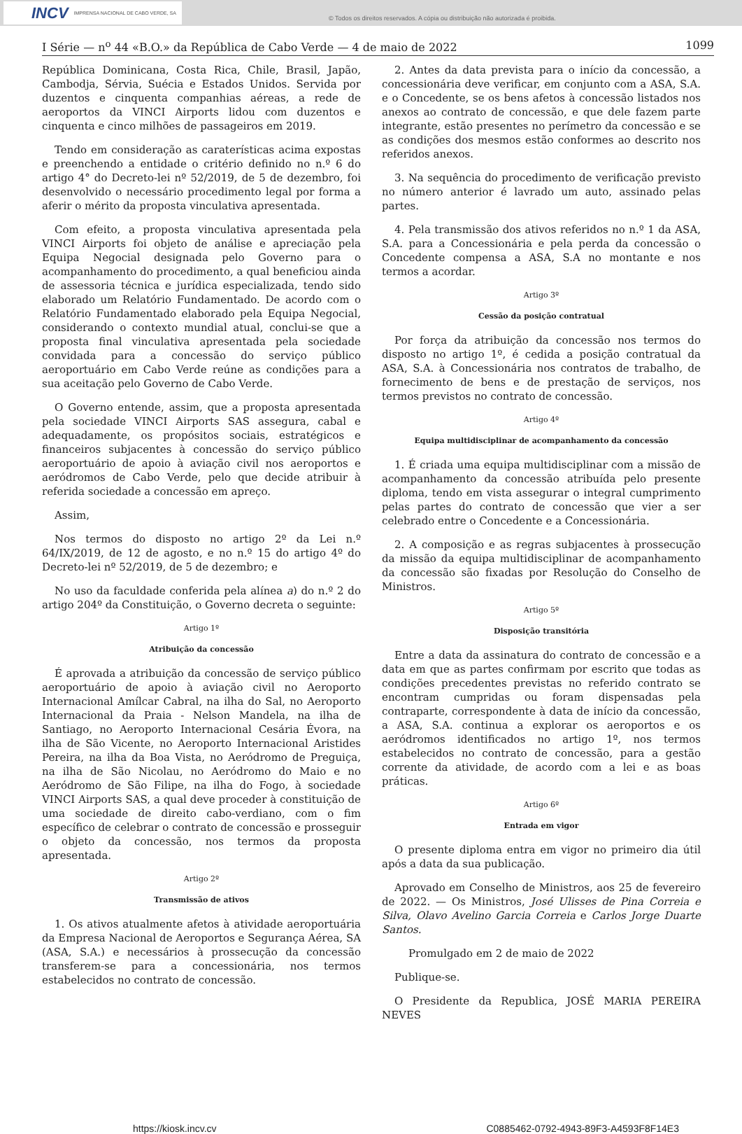INCV IMPRENSA NACIONAL DE CABO VERDE, SA
© Todos os direitos reservados. A cópia ou distribuição não autorizada é proibida.
I Série — n<sup>o</sup> 44 «B.O.» da República de Cabo Verde — 4 de maio de 2022 1099
República Dominicana, Costa Rica, Chile, Brasil, Japão, Cambodja, Sérvia, Suécia e Estados Unidos. Servida por duzentos e cinquenta companhias aéreas, a rede de aeroportos da VINCI Airports lidou com duzentos e cinquenta e cinco milhões de passageiros em 2019.
Tendo em consideração as caraterísticas acima expostas e preenchendo a entidade o critério definido no n.º 6 do artigo 4° do Decreto-lei nº 52/2019, de 5 de dezembro, foi desenvolvido o necessário procedimento legal por forma a aferir o mérito da proposta vinculativa apresentada.
Com efeito, a proposta vinculativa apresentada pela VINCI Airports foi objeto de análise e apreciação pela Equipa Negocial designada pelo Governo para o acompanhamento do procedimento, a qual beneficiou ainda de assessoria técnica e jurídica especializada, tendo sido elaborado um Relatório Fundamentado. De acordo com o Relatório Fundamentado elaborado pela Equipa Negocial, considerando o contexto mundial atual, conclui-se que a proposta final vinculativa apresentada pela sociedade convidada para a concessão do serviço público aeroportuário em Cabo Verde reúne as condições para a sua aceitação pelo Governo de Cabo Verde.
O Governo entende, assim, que a proposta apresentada pela sociedade VINCI Airports SAS assegura, cabal e adequadamente, os propósitos sociais, estratégicos e financeiros subjacentes à concessão do serviço público aeroportuário de apoio à aviação civil nos aeroportos e aeródromos de Cabo Verde, pelo que decide atribuir à referida sociedade a concessão em apreço.
Assim,
Nos termos do disposto no artigo 2º da Lei n.º 64/IX/2019, de 12 de agosto, e no n.º 15 do artigo 4º do Decreto-lei nº 52/2019, de 5 de dezembro; e
No uso da faculdade conferida pela alínea a) do n.º 2 do artigo 204º da Constituição, o Governo decreta o seguinte:
Artigo 1º
Atribuição da concessão
É aprovada a atribuição da concessão de serviço público aeroportuário de apoio à aviação civil no Aeroporto Internacional Amílcar Cabral, na ilha do Sal, no Aeroporto Internacional da Praia - Nelson Mandela, na ilha de Santiago, no Aeroporto Internacional Cesária Évora, na ilha de São Vicente, no Aeroporto Internacional Aristides Pereira, na ilha da Boa Vista, no Aeródromo de Preguiça, na ilha de São Nicolau, no Aeródromo do Maio e no Aeródromo de São Filipe, na ilha do Fogo, à sociedade VINCI Airports SAS, a qual deve proceder à constituição de uma sociedade de direito cabo-verdiano, com o fim específico de celebrar o contrato de concessão e prosseguir o objeto da concessão, nos termos da proposta apresentada.
Artigo 2º
Transmissão de ativos
1. Os ativos atualmente afetos à atividade aeroportuária da Empresa Nacional de Aeroportos e Segurança Aérea, SA (ASA, S.A.) e necessários à prossecução da concessão transferem-se para a concessionária, nos termos estabelecidos no contrato de concessão.
2. Antes da data prevista para o início da concessão, a concessionária deve verificar, em conjunto com a ASA, S.A. e o Concedente, se os bens afetos à concessão listados nos anexos ao contrato de concessão, e que dele fazem parte integrante, estão presentes no perímetro da concessão e se as condições dos mesmos estão conformes ao descrito nos referidos anexos.
3. Na sequência do procedimento de verificação previsto no número anterior é lavrado um auto, assinado pelas partes.
4. Pela transmissão dos ativos referidos no n.º 1 da ASA, S.A. para a Concessionária e pela perda da concessão o Concedente compensa a ASA, S.A no montante e nos termos a acordar.
Artigo 3º
Cessão da posição contratual
Por força da atribuição da concessão nos termos do disposto no artigo 1º, é cedida a posição contratual da ASA, S.A. à Concessionária nos contratos de trabalho, de fornecimento de bens e de prestação de serviços, nos termos previstos no contrato de concessão.
Artigo 4º
Equipa multidisciplinar de acompanhamento da concessão
1. É criada uma equipa multidisciplinar com a missão de acompanhamento da concessão atribuída pelo presente diploma, tendo em vista assegurar o integral cumprimento pelas partes do contrato de concessão que vier a ser celebrado entre o Concedente e a Concessionária.
2. A composição e as regras subjacentes à prossecução da missão da equipa multidisciplinar de acompanhamento da concessão são fixadas por Resolução do Conselho de Ministros.
Artigo 5º
Disposição transitória
Entre a data da assinatura do contrato de concessão e a data em que as partes confirmam por escrito que todas as condições precedentes previstas no referido contrato se encontram cumpridas ou foram dispensadas pela contraparte, correspondente à data de início da concessão, a ASA, S.A. continua a explorar os aeroportos e os aeródromos identificados no artigo 1º, nos termos estabelecidos no contrato de concessão, para a gestão corrente da atividade, de acordo com a lei e as boas práticas.
Artigo 6º
Entrada em vigor
O presente diploma entra em vigor no primeiro dia útil após a data da sua publicação.
Aprovado em Conselho de Ministros, aos 25 de fevereiro de 2022. — Os Ministros, José Ulisses de Pina Correia e Silva, Olavo Avelino Garcia Correia e Carlos Jorge Duarte Santos.
Promulgado em 2 de maio de 2022
Publique-se.
O Presidente da Republica, JOSÉ MARIA PEREIRA NEVES
https://kiosk.incv.cv C0885462-0792-4943-89F3-A4593F8F14E3